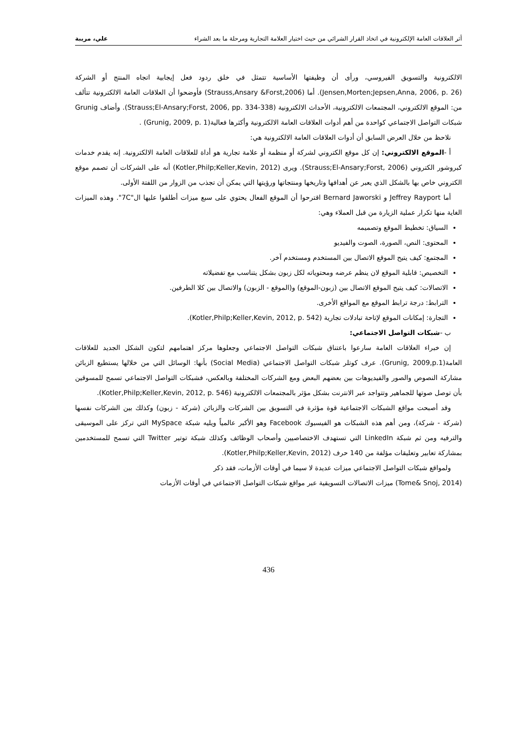أثر العلاقات العامة الإلكترونية في اتخاذ القرار الشرائي من حيث اختيار العلامة التجارية ومرحلة ما بعد الشراء علي، مريبة
الالكترونية والتسويق الفيروسي، ورأى أن وظيفتها الأساسية تتمثل في خلق ردود فعل إيجابية اتجاه المنتج أو الشركة (Jensen,Morten;Jepsen,Anna, 2006, p. 26). أما (Strauss,Ansary &Forst,2006) فأوضحوا أن العلاقات العامة الالكترونية تتألف من: الموقع الالكتروني، المجتمعات الالكترونية، الأحداث الالكترونية (Strauss;El-Ansary;Forst, 2006, pp. 334-338). وأضاف Grunig شبكات التواصل الاجتماعي كواحدة من أهم أدوات العلاقات العامة الالكترونية وأكثرها فعالية(Grunig, 2009, p. 1) .
نلاحظ من خلال العرض السابق أن أدوات العلاقات العامة الالكترونية هي:
أ -الموقع الالكتروني: إن كل موقع الكتروني لشركة أو منظمة أو علامة تجارية هو أداة للعلاقات العامة الالكترونية. إنه يقدم خدمات كبروشور الكتروني (Strauss;El-Ansary;Forst, 2006). ويرى (Kotler,Philp;Keller,Kevin, 2012) أنه على الشركات أن تصمم موقع الكتروني خاص بها بالشكل الذي يعبر عن أهدافها وتاريخها ومنتجاتها ورؤيتها التي يمكن أن تجذب من الزوار من اللفتة الأولى.
أما Jeffrey Rayport و Bernard Jaworski اقترحوا أن الموقع الفعال يحتوي على سبع ميزات أطلقوا عليها ال"7C". وهذه الميزات الغاية منها تكرار عملية الزيارة من قبل العملاء وهي:
السياق: تخطيط الموقع وتصميمه
المحتوى: النص، الصورة، الصوت والفيديو
المجتمع: كيف يتيح الموقع الاتصال بين المستخدم ومستخدم آخر.
التخصيص: قابلية الموقع لان ينظم عرضه ومحتوياته لكل زبون بشكل يتناسب مع تفضيلاته
الاتصالات: كيف يتيح الموقع الاتصال بين (زبون-الموقع) و(الموقع - الزبون) والاتصال بين كلا الطرفين.
الترابط: درجة ترابط الموقع مع المواقع الأخرى.
التجارة: إمكانات الموقع لإتاحة تبادلات تجارية (Kotler,Philp;Keller,Kevin, 2012, p. 542).
ب -شبكات التواصل الاجتماعي:
إن خبراء العلاقات العامة سارعوا باعتناق شبكات التواصل الاجتماعي وجعلوها مركز اهتمامهم لتكون الشكل الجديد للعلاقات العامة(Grunig, 2009,p.1). عرف كوتلر شبكات التواصل الاجتماعي (Social Media) بأنها: الوسائل التي من خلالها يستطيع الزبائن مشاركة النصوص والصور والفيديوهات بين بعضهم البعض ومع الشركات المختلفة وبالعكس، فشبكات التواصل الاجتماعي تسمح للمسوقين بأن توصل صوتها للجماهير وتتواجد عبر الانترنت بشكل مؤثر بالمجتمعات الالكترونية (Kotler,Philp;Keller,Kevin, 2012, p. 546).
وقد أصبحت مواقع الشبكات الاجتماعية قوة مؤثرة في التسويق بين الشركات والزبائن (شركة - زبون) وكذلك بين الشركات نفسها (شركة - شركة)، ومن أهم هذه الشبكات هو الفيسبوك Facebook وهو الأكبر عالمياً ويليه شبكة MySpace التي تركز على الموسيقى والترفيه ومن ثم شبكة LinkedIn التي تستهدف الاختصاصيين وأصحاب الوظائف وكذلك شبكة توتير Twitter التي تسمح للمستخدمين بمشاركة تعابير وتعليقات مؤلفة من 140 حرف (Kotler,Philp;Keller,Kevin, 2012).
ولمواقع شبكات التواصل الاجتماعي ميزات عديدة لا سيما في أوقات الأزمات، فقد ذكر
(Tome& Snoj, 2014) ميزات الاتصالات التسويقية عبر مواقع شبكات التواصل الاجتماعي في أوقات الأزمات
436